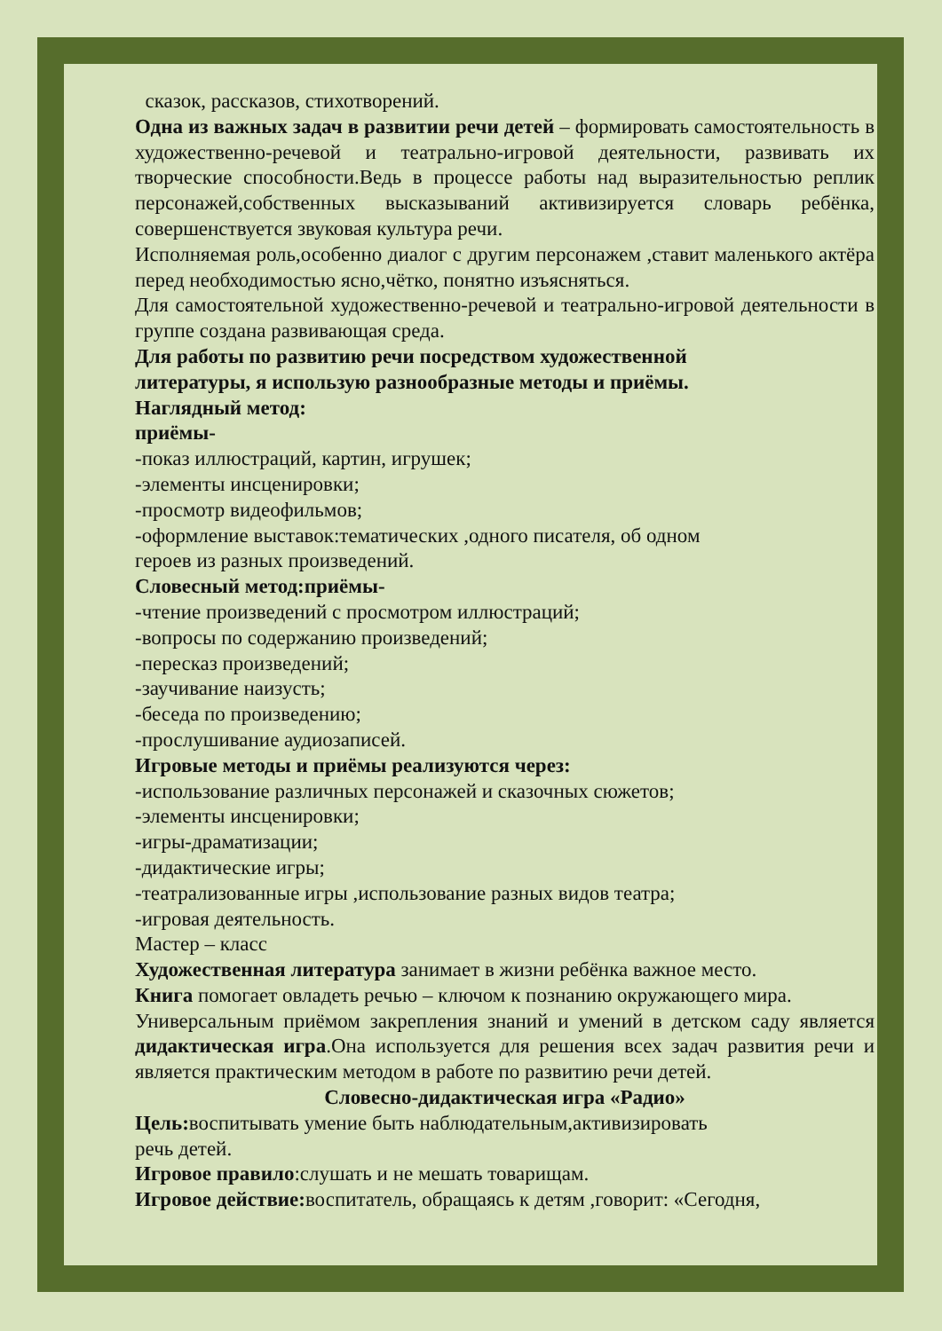сказок, рассказов, стихотворений.
Одна из важных задач в развитии речи детей – формировать самостоятельность в художественно-речевой и театрально-игровой деятельности, развивать их творческие способности.Ведь в процессе работы над выразительностью реплик персонажей,собственных высказываний активизируется словарь ребёнка, совершенствуется звуковая культура речи.
Исполняемая роль,особенно диалог с другим персонажем ,ставит маленького актёра перед необходимостью ясно,чётко, понятно изъясняться.
Для самостоятельной художественно-речевой и театрально-игровой деятельности в группе создана развивающая среда.
Для работы по развитию речи посредством художественной
литературы, я использую разнообразные методы и приёмы.
Наглядный метод:
приёмы-
-показ иллюстраций, картин, игрушек;
-элементы инсценировки;
-просмотр видеофильмов;
-оформление выставок:тематических ,одного писателя, об одном
героев из разных произведений.
Словесный метод:приёмы-
-чтение произведений с просмотром иллюстраций;
-вопросы по содержанию произведений;
-пересказ произведений;
-заучивание наизусть;
-беседа по произведению;
-прослушивание аудиозаписей.
Игровые методы и приёмы реализуются через:
-использование различных персонажей и сказочных сюжетов;
-элементы инсценировки;
-игры-драматизации;
-дидактические игры;
-театрализованные игры ,использование разных видов театра;
-игровая деятельность.
Мастер – класс
Художественная литература занимает в жизни ребёнка важное место.
Книга помогает овладеть речью – ключом к познанию окружающего мира.
Универсальным приёмом закрепления знаний и умений в детском саду является дидактическая игра.Она используется для решения всех задач развития речи и является практическим методом в работе по развитию речи детей.
Словесно-дидактическая игра «Радио»
Цель: воспитывать умение быть наблюдательным,активизировать
речь детей.
Игровое правило:слушать и не мешать товарищам.
Игровое действие: воспитатель, обращаясь к детям ,говорит: «Сегодня,